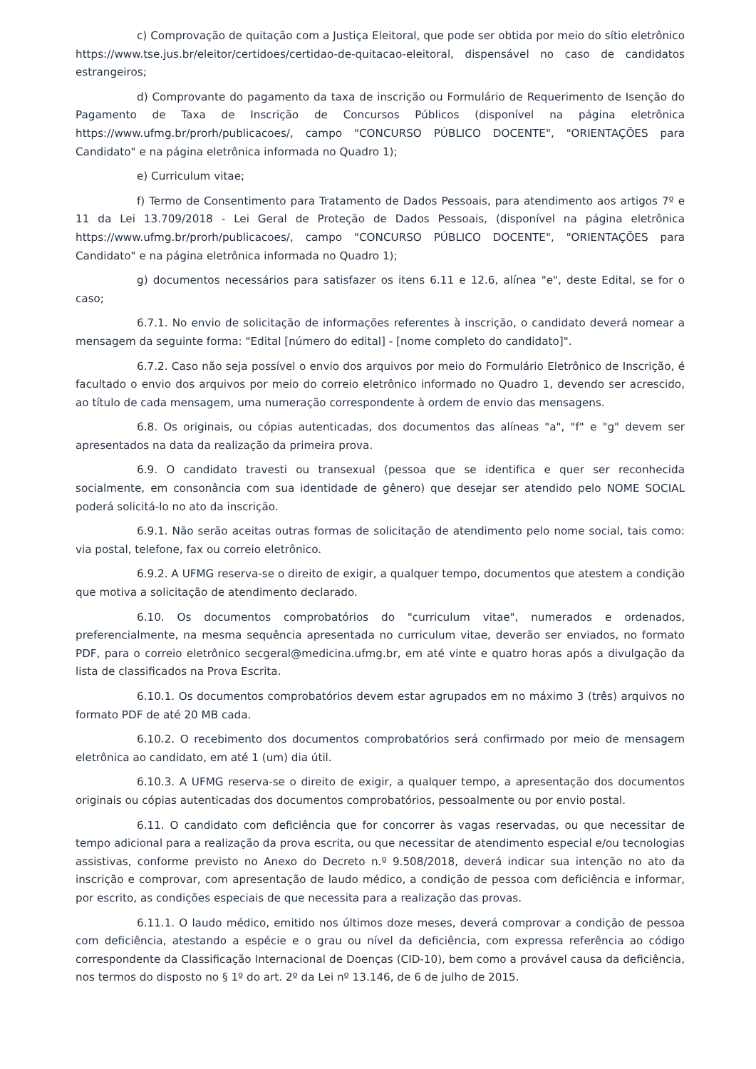c) Comprovação de quitação com a Justiça Eleitoral, que pode ser obtida por meio do sítio eletrônico https://www.tse.jus.br/eleitor/certidoes/certidao-de-quitacao-eleitoral, dispensável no caso de candidatos estrangeiros;
d) Comprovante do pagamento da taxa de inscrição ou Formulário de Requerimento de Isenção do Pagamento de Taxa de Inscrição de Concursos Públicos (disponível na página eletrônica https://www.ufmg.br/prorh/publicacoes/, campo "CONCURSO PÚBLICO DOCENTE", "ORIENTAÇÕES para Candidato" e na página eletrônica informada no Quadro 1);
e) Curriculum vitae;
f) Termo de Consentimento para Tratamento de Dados Pessoais, para atendimento aos artigos 7º e 11 da Lei 13.709/2018 - Lei Geral de Proteção de Dados Pessoais, (disponível na página eletrônica https://www.ufmg.br/prorh/publicacoes/, campo "CONCURSO PÚBLICO DOCENTE", "ORIENTAÇÕES para Candidato" e na página eletrônica informada no Quadro 1);
g) documentos necessários para satisfazer os itens 6.11 e 12.6, alínea "e", deste Edital, se for o caso;
6.7.1. No envio de solicitação de informações referentes à inscrição, o candidato deverá nomear a mensagem da seguinte forma: "Edital [número do edital] - [nome completo do candidato]".
6.7.2. Caso não seja possível o envio dos arquivos por meio do Formulário Eletrônico de Inscrição, é facultado o envio dos arquivos por meio do correio eletrônico informado no Quadro 1, devendo ser acrescido, ao título de cada mensagem, uma numeração correspondente à ordem de envio das mensagens.
6.8. Os originais, ou cópias autenticadas, dos documentos das alíneas "a", "f" e "g" devem ser apresentados na data da realização da primeira prova.
6.9. O candidato travesti ou transexual (pessoa que se identifica e quer ser reconhecida socialmente, em consonância com sua identidade de gênero) que desejar ser atendido pelo NOME SOCIAL poderá solicitá-lo no ato da inscrição.
6.9.1. Não serão aceitas outras formas de solicitação de atendimento pelo nome social, tais como: via postal, telefone, fax ou correio eletrônico.
6.9.2. A UFMG reserva-se o direito de exigir, a qualquer tempo, documentos que atestem a condição que motiva a solicitação de atendimento declarado.
6.10. Os documentos comprobatórios do "curriculum vitae", numerados e ordenados, preferencialmente, na mesma sequência apresentada no curriculum vitae, deverão ser enviados, no formato PDF, para o correio eletrônico secgeral@medicina.ufmg.br, em até vinte e quatro horas após a divulgação da lista de classificados na Prova Escrita.
6.10.1. Os documentos comprobatórios devem estar agrupados em no máximo 3 (três) arquivos no formato PDF de até 20 MB cada.
6.10.2. O recebimento dos documentos comprobatórios será confirmado por meio de mensagem eletrônica ao candidato, em até 1 (um) dia útil.
6.10.3. A UFMG reserva-se o direito de exigir, a qualquer tempo, a apresentação dos documentos originais ou cópias autenticadas dos documentos comprobatórios, pessoalmente ou por envio postal.
6.11. O candidato com deficiência que for concorrer às vagas reservadas, ou que necessitar de tempo adicional para a realização da prova escrita, ou que necessitar de atendimento especial e/ou tecnologias assistivas, conforme previsto no Anexo do Decreto n.º 9.508/2018, deverá indicar sua intenção no ato da inscrição e comprovar, com apresentação de laudo médico, a condição de pessoa com deficiência e informar, por escrito, as condições especiais de que necessita para a realização das provas.
6.11.1. O laudo médico, emitido nos últimos doze meses, deverá comprovar a condição de pessoa com deficiência, atestando a espécie e o grau ou nível da deficiência, com expressa referência ao código correspondente da Classificação Internacional de Doenças (CID-10), bem como a provável causa da deficiência, nos termos do disposto no § 1º do art. 2º da Lei nº 13.146, de 6 de julho de 2015.